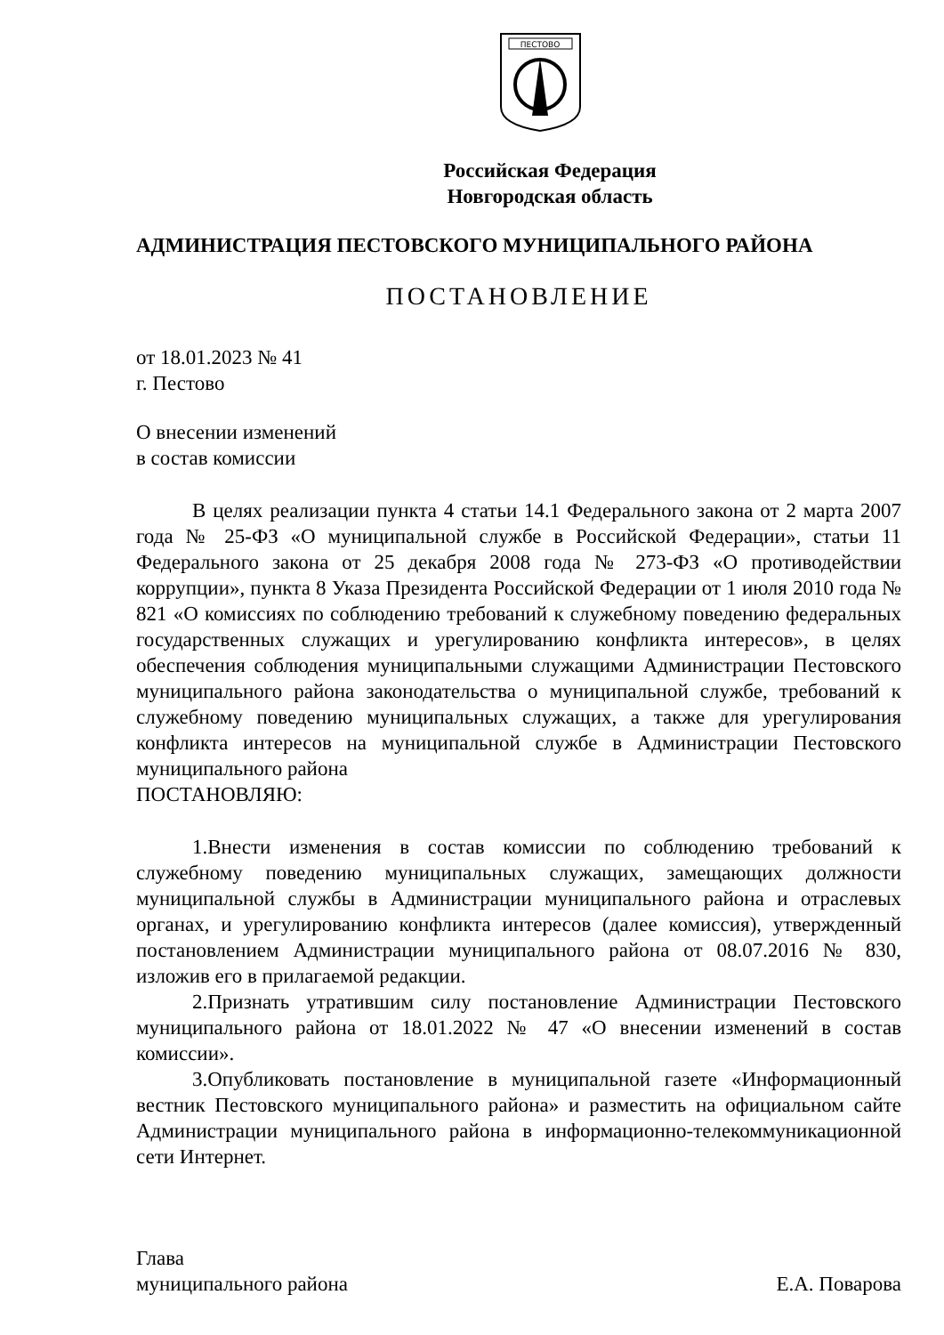ПЕСТОВО
Российская Федерация
Новгородская область
АДМИНИСТРАЦИЯ ПЕСТОВСКОГО МУНИЦИПАЛЬНОГО РАЙОНА
ПОСТАНОВЛЕНИЕ
от 18.01.2023 № 41
г. Пестово
О внесении изменений
в состав комиссии
В целях реализации пункта 4 статьи 14.1 Федерального закона от 2 марта 2007 года № 25-ФЗ «О муниципальной службе в Российской Федерации», статьи 11 Федерального закона от 25 декабря 2008 года № 273-ФЗ «О противодействии коррупции», пункта 8 Указа Президента Российской Федерации от 1 июля 2010 года № 821 «О комиссиях по соблюдению требований к служебному поведению федеральных государственных служащих и урегулированию конфликта интересов», в целях обеспечения соблюдения муниципальными служащими Администрации Пестовского муниципального района законодательства о муниципальной службе, требований к служебному поведению муниципальных служащих, а также для урегулирования конфликта интересов на муниципальной службе в Администрации Пестовского муниципального района
ПОСТАНОВЛЯЮ:
1.Внести изменения в состав комиссии по соблюдению требований к служебному поведению муниципальных служащих, замещающих должности муниципальной службы в Администрации муниципального района и отраслевых органах, и урегулированию конфликта интересов (далее комиссия), утвержденный постановлением Администрации муниципального района от 08.07.2016 № 830, изложив его в прилагаемой редакции.
2.Признать утратившим силу постановление Администрации Пестовского муниципального района от 18.01.2022 № 47 «О внесении изменений в состав комиссии».
3.Опубликовать постановление в муниципальной газете «Информационный вестник Пестовского муниципального района» и разместить на официальном сайте Администрации муниципального района в информационно-телекоммуникационной сети Интернет.
Глава
муниципального района Е.А. Поварова